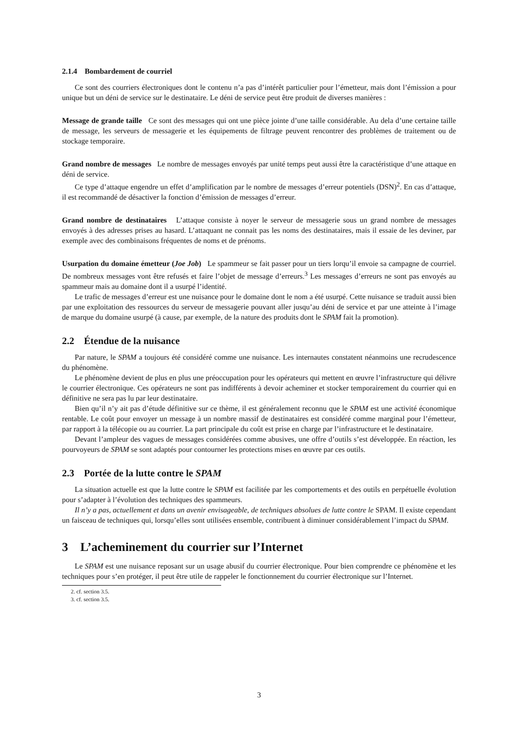2.1.4 Bombardement de courriel
Ce sont des courriers électroniques dont le contenu n’a pas d’intérêt particulier pour l’émetteur, mais dont l’émission a pour unique but un déni de service sur le destinataire. Le déni de service peut être produit de diverses manières :
Message de grande taille Ce sont des messages qui ont une pièce jointe d’une taille considérable. Au dela d’une certaine taille de message, les serveurs de messagerie et les équipements de filtrage peuvent rencontrer des problèmes de traitement ou de stockage temporaire.
Grand nombre de messages Le nombre de messages envoyés par unité temps peut aussi être la caractéristique d’une attaque en déni de service.
Ce type d’attaque engendre un effet d’amplification par le nombre de messages d’erreur potentiels (DSN)<sup>2</sup>. En cas d’attaque, il est recommandé de désactiver la fonction d’émission de messages d’erreur.
Grand nombre de destinataires L’attaque consiste à noyer le serveur de messagerie sous un grand nombre de messages envoyés à des adresses prises au hasard. L’attaquant ne connait pas les noms des destinataires, mais il essaie de les deviner, par exemple avec des combinaisons fréquentes de noms et de prénoms.
Usurpation du domaine émetteur (Joe Job) Le spammeur se fait passer pour un tiers lorqu’il envoie sa campagne de courriel. De nombreux messages vont être refusés et faire l’objet de message d’erreurs.<sup>3</sup> Les messages d’erreurs ne sont pas envoyés au spammeur mais au domaine dont il a usurpé l’identité.
Le trafic de messages d’erreur est une nuisance pour le domaine dont le nom a été usurpé. Cette nuisance se traduit aussi bien par une exploitation des ressources du serveur de messagerie pouvant aller jusqu’au déni de service et par une atteinte à l’image de marque du domaine usurpé (à cause, par exemple, de la nature des produits dont le SPAM fait la promotion).
2.2 Étendue de la nuisance
Par nature, le SPAM a toujours été considéré comme une nuisance. Les internautes constatent néanmoins une recrudescence du phénomène.
Le phénomène devient de plus en plus une préoccupation pour les opérateurs qui mettent en œuvre l’infrastructure qui délivre le courrier électronique. Ces opérateurs ne sont pas indifférents à devoir acheminer et stocker temporairement du courrier qui en définitive ne sera pas lu par leur destinataire.
Bien qu’il n’y ait pas d’étude définitive sur ce thème, il est généralement reconnu que le SPAM est une activité économique rentable. Le coût pour envoyer un message à un nombre massif de destinataires est considéré comme marginal pour l’émetteur, par rapport à la télécopie ou au courrier. La part principale du coût est prise en charge par l’infrastructure et le destinataire.
Devant l’ampleur des vagues de messages considérées comme abusives, une offre d’outils s’est développée. En réaction, les pourvoyeurs de SPAM se sont adaptés pour contourner les protections mises en œuvre par ces outils.
2.3 Portée de la lutte contre le SPAM
La situation actuelle est que la lutte contre le SPAM est facilitée par les comportements et des outils en perpétuelle évolution pour s’adapter à l’évolution des techniques des spammeurs.
Il n’y a pas, actuellement et dans un avenir envisageable, de techniques absolues de lutte contre le SPAM. Il existe cependant un faisceau de techniques qui, lorsqu’elles sont utilisées ensemble, contribuent à diminuer considérablement l’impact du SPAM.
3 L’acheminement du courrier sur l’Internet
Le SPAM est une nuisance reposant sur un usage abusif du courrier électronique. Pour bien comprendre ce phénomène et les techniques pour s’en protéger, il peut être utile de rappeler le fonctionnement du courrier électronique sur l’Internet.
2. cf. section 3.5.
3. cf. section 3.5.
3